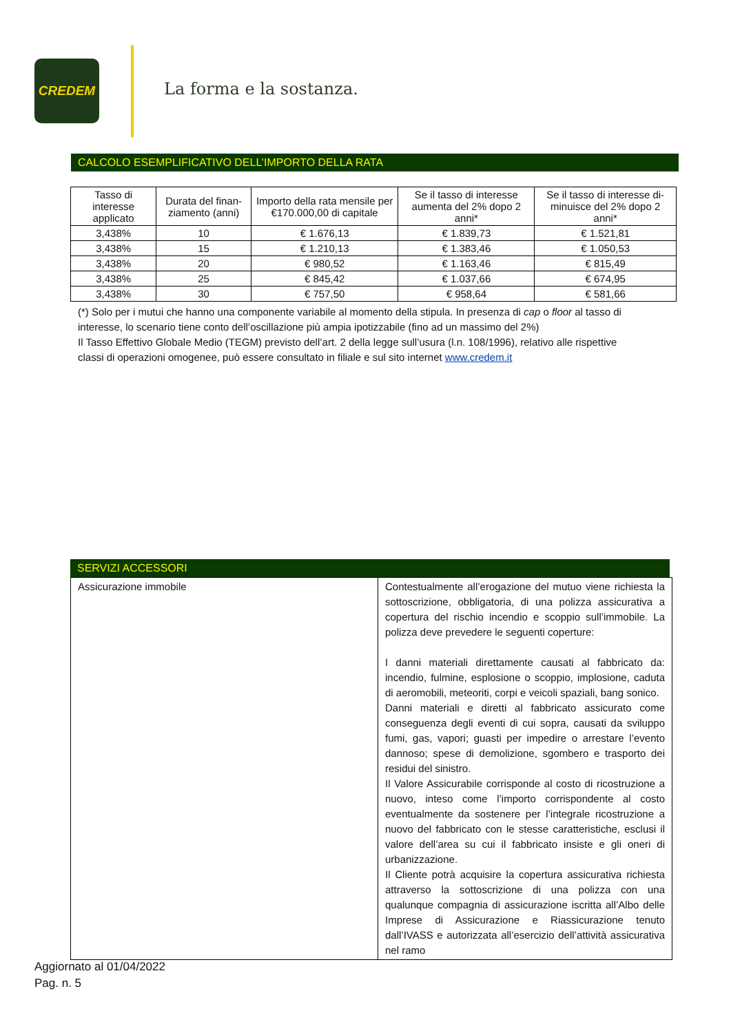CREDEM
La forma e la sostanza.
CALCOLO ESEMPLIFICATIVO DELL’IMPORTO DELLA RATA
| Tasso di interesse applicato | Durata del finan-ziamento (anni) | Importo della rata mensile per €170.000,00 di capitale | Se il tasso di interesse aumenta del 2% dopo 2 anni* | Se il tasso di interesse di-minuisce del 2% dopo 2 anni* |
| --- | --- | --- | --- | --- |
| 3,438% | 10 | € 1.676,13 | € 1.839,73 | € 1.521,81 |
| 3,438% | 15 | € 1.210,13 | € 1.383,46 | € 1.050,53 |
| 3,438% | 20 | € 980,52 | € 1.163,46 | € 815,49 |
| 3,438% | 25 | € 845,42 | € 1.037,66 | € 674,95 |
| 3,438% | 30 | € 757,50 | € 958,64 | € 581,66 |
(*) Solo per i mutui che hanno una componente variabile al momento della stipula. In presenza di cap o floor al tasso di interesse, lo scenario tiene conto dell’oscillazione più ampia ipotizzabile (fino ad un massimo del 2%)
Il Tasso Effettivo Globale Medio (TEGM) previsto dell’art. 2 della legge sull’usura (l.n. 108/1996), relativo alle rispettive classi di operazioni omogenee, può essere consultato in filiale e sul sito internet www.credem.it
SERVIZI ACCESSORI
| Assicurazione immobile | Contestualmente all’erogazione del mutuo viene richiesta la sottoscrizione, obbligatoria, di una polizza assicurativa a copertura del rischio incendio e scoppio sull’immobile. La polizza deve prevedere le seguenti coperture: I danni materiali direttamente causati al fabbricato da: incendio, fulmine, esplosione o scoppio, implosione, caduta di aeromobili, meteoriti, corpi e veicoli spaziali, bang sonico. Danni materiali e diretti al fabbricato assicurato come conseguenza degli eventi di cui sopra, causati da sviluppo fumi, gas, vapori; guasti per impedire o arrestare l’evento dannoso; spese di demolizione, sgombero e trasporto dei residui del sinistro. Il Valore Assicurabile corrisponde al costo di ricostruzione a nuovo, inteso come l’importo corrispondente al costo eventualmente da sostenere per l’integrale ricostruzione a nuovo del fabbricato con le stesse caratteristiche, esclusi il valore dell’area su cui il fabbricato insiste e gli oneri di urbanizzazione. Il Cliente potrà acquisire la copertura assicurativa richiesta attraverso la sottoscrizione di una polizza con una qualunque compagnia di assicurazione iscritta all’Albo delle Imprese di Assicurazione e Riassicurazione tenuto dall’IVASS e autorizzata all’esercizio dell’attività assicurativa nel ramo |
Aggiornato al 01/04/2022
Pag. n. 5